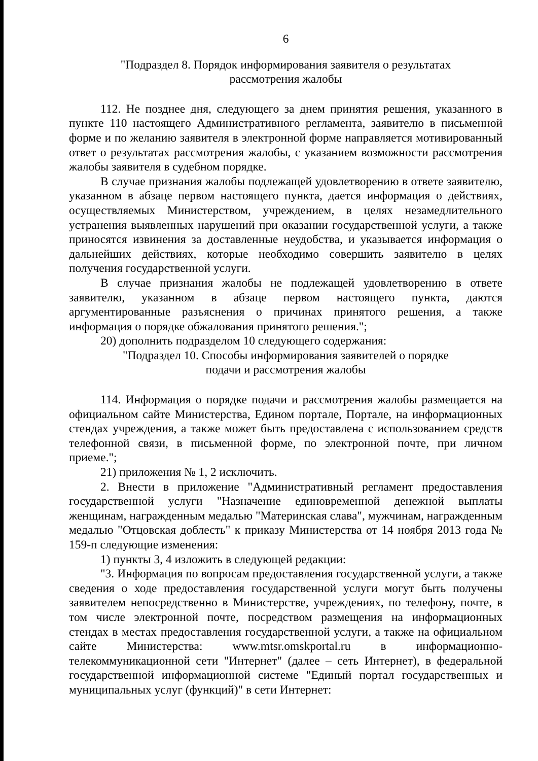6
"Подраздел 8. Порядок информирования заявителя о результатах
рассмотрения жалобы
112. Не позднее дня, следующего за днем принятия решения, указанного в пункте 110 настоящего Административного регламента, заявителю в письменной форме и по желанию заявителя в электронной форме направляется мотивированный ответ о результатах рассмотрения жалобы, с указанием возможности рассмотрения жалобы заявителя в судебном порядке.
В случае признания жалобы подлежащей удовлетворению в ответе заявителю, указанном в абзаце первом настоящего пункта, дается информация о действиях, осуществляемых Министерством, учреждением, в целях незамедлительного устранения выявленных нарушений при оказании государственной услуги, а также приносятся извинения за доставленные неудобства, и указывается информация о дальнейших действиях, которые необходимо совершить заявителю в целях получения государственной услуги.
В случае признания жалобы не подлежащей удовлетворению в ответе заявителю, указанном в абзаце первом настоящего пункта, даются аргументированные разъяснения о причинах принятого решения, а также информация о порядке обжалования принятого решения.";
20) дополнить подразделом 10 следующего содержания:
"Подраздел 10. Способы информирования заявителей о порядке
подачи и рассмотрения жалобы
114. Информация о порядке подачи и рассмотрения жалобы размещается на официальном сайте Министерства, Едином портале, Портале, на информационных стендах учреждения, а также может быть предоставлена с использованием средств телефонной связи, в письменной форме, по электронной почте, при личном приеме.";
21) приложения № 1, 2 исключить.
2. Внести в приложение "Административный регламент предоставления государственной услуги "Назначение единовременной денежной выплаты женщинам, награжденным медалью "Материнская слава", мужчинам, награжденным медалью "Отцовская доблесть" к приказу Министерства от 14 ноября 2013 года № 159-п следующие изменения:
1) пункты 3, 4 изложить в следующей редакции:
"3. Информация по вопросам предоставления государственной услуги, а также сведения о ходе предоставления государственной услуги могут быть получены заявителем непосредственно в Министерстве, учреждениях, по телефону, почте, в том числе электронной почте, посредством размещения на информационных стендах в местах предоставления государственной услуги, а также на официальном сайте Министерства: www.mtsr.omskportal.ru в информационно-телекоммуникационной сети "Интернет" (далее – сеть Интернет), в федеральной государственной информационной системе "Единый портал государственных и муниципальных услуг (функций)" в сети Интернет: